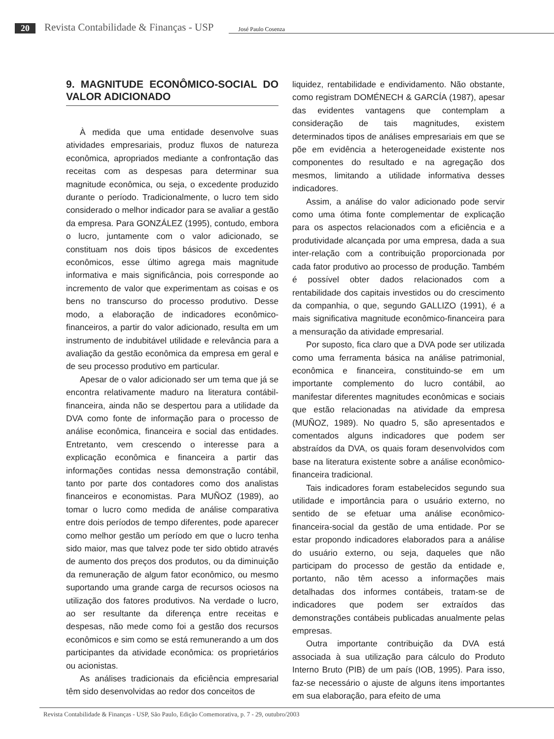20 Revista Contabilidade & Finanças - USP José Paulo Cosenza
9. MAGNITUDE ECONÔMICO-SOCIAL DO VALOR ADICIONADO
À medida que uma entidade desenvolve suas atividades empresariais, produz fluxos de natureza econômica, apropriados mediante a confrontação das receitas com as despesas para determinar sua magnitude econômica, ou seja, o excedente produzido durante o período. Tradicionalmente, o lucro tem sido considerado o melhor indicador para se avaliar a gestão da empresa. Para GONZÁLEZ (1995), contudo, embora o lucro, juntamente com o valor adicionado, se constituam nos dois tipos básicos de excedentes econômicos, esse último agrega mais magnitude informativa e mais significância, pois corresponde ao incremento de valor que experimentam as coisas e os bens no transcurso do processo produtivo. Desse modo, a elaboração de indicadores econômico-financeiros, a partir do valor adicionado, resulta em um instrumento de indubitável utilidade e relevância para a avaliação da gestão econômica da empresa em geral e de seu processo produtivo em particular.
Apesar de o valor adicionado ser um tema que já se encontra relativamente maduro na literatura contábil-financeira, ainda não se despertou para a utilidade da DVA como fonte de informação para o processo de análise econômica, financeira e social das entidades. Entretanto, vem crescendo o interesse para a explicação econômica e financeira a partir das informações contidas nessa demonstração contábil, tanto por parte dos contadores como dos analistas financeiros e economistas. Para MUÑOZ (1989), ao tomar o lucro como medida de análise comparativa entre dois períodos de tempo diferentes, pode aparecer como melhor gestão um período em que o lucro tenha sido maior, mas que talvez pode ter sido obtido através de aumento dos preços dos produtos, ou da diminuição da remuneração de algum fator econômico, ou mesmo suportando uma grande carga de recursos ociosos na utilização dos fatores produtivos. Na verdade o lucro, ao ser resultante da diferença entre receitas e despesas, não mede como foi a gestão dos recursos econômicos e sim como se está remunerando a um dos participantes da atividade econômica: os proprietários ou acionistas.
As análises tradicionais da eficiência empresarial têm sido desenvolvidas ao redor dos conceitos de
liquidez, rentabilidade e endividamento. Não obstante, como registram DOMÉNECH & GARCÍA (1987), apesar das evidentes vantagens que contemplam a consideração de tais magnitudes, existem determinados tipos de análises empresariais em que se põe em evidência a heterogeneidade existente nos componentes do resultado e na agregação dos mesmos, limitando a utilidade informativa desses indicadores.
Assim, a análise do valor adicionado pode servir como uma ótima fonte complementar de explicação para os aspectos relacionados com a eficiência e a produtividade alcançada por uma empresa, dada a sua inter-relação com a contribuição proporcionada por cada fator produtivo ao processo de produção. Também é possível obter dados relacionados com a rentabilidade dos capitais investidos ou do crescimento da companhia, o que, segundo GALLIZO (1991), é a mais significativa magnitude econômico-financeira para a mensuração da atividade empresarial.
Por suposto, fica claro que a DVA pode ser utilizada como uma ferramenta básica na análise patrimonial, econômica e financeira, constituindo-se em um importante complemento do lucro contábil, ao manifestar diferentes magnitudes econômicas e sociais que estão relacionadas na atividade da empresa (MUÑOZ, 1989). No quadro 5, são apresentados e comentados alguns indicadores que podem ser abstraídos da DVA, os quais foram desenvolvidos com base na literatura existente sobre a análise econômico-financeira tradicional.
Tais indicadores foram estabelecidos segundo sua utilidade e importância para o usuário externo, no sentido de se efetuar uma análise econômico-financeira-social da gestão de uma entidade. Por se estar propondo indicadores elaborados para a análise do usuário externo, ou seja, daqueles que não participam do processo de gestão da entidade e, portanto, não têm acesso a informações mais detalhadas dos informes contábeis, tratam-se de indicadores que podem ser extraídos das demonstrações contábeis publicadas anualmente pelas empresas.
Outra importante contribuição da DVA está associada à sua utilização para cálculo do Produto Interno Bruto (PIB) de um país (IOB, 1995). Para isso, faz-se necessário o ajuste de alguns itens importantes em sua elaboração, para efeito de uma
Revista Contabilidade & Finanças - USP, São Paulo, Edição Comemorativa, p. 7 - 29, outubro/2003